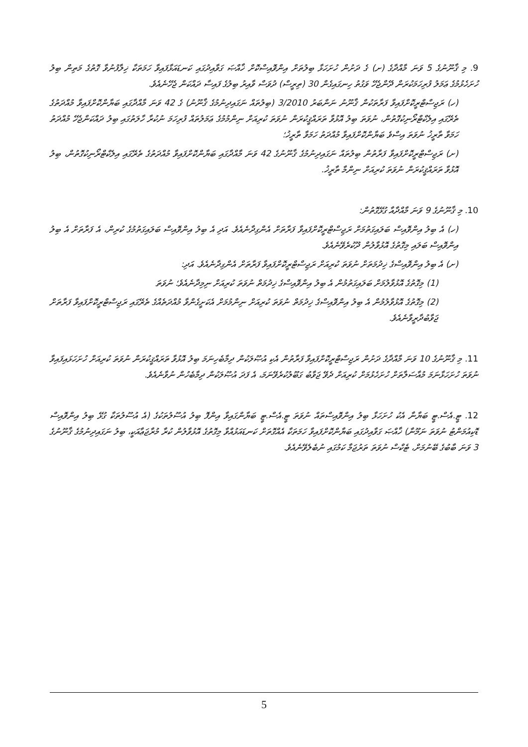9. މި ޤާނޫނުގެ 5 ވަނަ މާއްދާގެ (ށ) ގެ ދަށުން ހުށަހަޅާ ބިލުތަށް އިންވޮއިސްކޮށް ޚާއްޞަ ގަވާއިދުގައި ކަނޑައަޅާފައިވާ ހަމަތަކާ ޚިލާފުނުވާ ގޮތުގެ މަތިން ބިލު ހުށަހެޅުމުގެ ޢަމަލު ފުރިހަމަކުރަން ދޭންޖެހޭ ވަގުތު ހިނގައިގެން 30 (ތިރީސް) ދުވަސް ވާއިރު ބިލުގެ ފައިސާ ދައްކަން ޖެހޭނެއެވެ.
(ހ) ރަޖިސްޓްރީކޮށްފައިވާ ފަރާތަކުން ޤާނޫނު ނަންބަރު 3/2010 (ބިލުތައް ނަގައިދިނުމުގެ ޤާނޫނު) ގެ 42 ވަނަ މާއްދާގައި ބަޔާންކޮށްފައިވާ މުއްދަތުގެ ތެރޭގައި އިލެކްޓްރޯނިކުގޮތުން، ނުވަތަ ބިލު އޮޅުވާ ތަރައްޤީކުރަން ނުވަތަ ކުރިއަށް ނިންމުމުގެ ޢަމަލުތައް ފުރިހަމަ ނުކުރާ ހާލަތުގައި ބިލު ދައްކަންޖެހޭ މުއްދަތު ހަމަވާ ތާރީޚު ނުވަތަ އިސްވެ ބަޔާންކޮށްފައިވާ މުއްދަތު ހަމަވާ ތާރީޚު؛
(ށ) ރަޖިސްޓްރީކޮށްފައިވާ ފަރާތުން ބިލުތައް ނަގައިދިނުމުގެ ޤާނޫނުގެ 42 ވަނަ މާއްދާގައި ބަޔާންކޮށްފައިވާ މުއްދަތުގެ ތެރޭގައި އިލެކްޓްރޯނިކުގޮތުން، ބިލު އޮޅުވާ ތަރައްޤީކުރަން ނުވަތަ ކުރިއަށް ނިންމާ ތާރީޚު.
10. މި ޤާނޫނުގެ 9 ވަނަ މާއްދާއާ ގުޅޭގޮތުން:
(ހ) އެ ބިލު އިންވޮއިސް ބަލައިގަތުމަށް ރަޖިސްޓްރީކޮށްފައިވާ ފަރާތަށް އެންގިދާނެއެވެ. އަދި އެ ބިލު އިންވޮއިސް ބަލައިގަތުމުގެ ކުރިން، އެ ފަރާތަށް އެ ބިލު އިންވޮއިސް ބަލައި މިގޮތުގެ އޮޅުވާލުން ދޫކުރެވޭނެއެވެ.
(ށ) އެ ބިލު އިންވޮއިސްގެ ޚިދުމަތަށް ނުވަތަ ކުރިއަށް ރަޖިސްޓްރީކޮށްފައިވާ ފަރާތަށް އެންގިދާނެއެވެ. އަދި:
(1) މިގޮތުގެ އޮޅުވާލުމަށް ބަލައިގަތުމުން އެ ބިލު އިންވޮއިސްގެ ޚިދުމަތް ނުވަތަ ކުރިއަށް ނިމިދާނެއެވެ؛ ނުވަތަ
(2) މިގޮތުގެ އޮޅުވާލުމުން އެ ބިލު އިންވޮއިސްގެ ޚިދުމަތް ނުވަތަ ކުރިއަށް ނިންމުމަށް އެކަށީގެންވާ މުއްދަތެއްގެ ތެރޭގައި ރަޖިސްޓްރީކޮށްފައިވާ ފަރާތަށް ޖަވާބުދާރީވާނެއެވެ.
11. މި ޤާނޫނުގެ 10 ވަނަ މާއްދާގެ ދަށުން ރަޖިސްޓްރީކޮށްފައިވާ ފަރާތުން އެކި އުޞޫލަކުން ދިމާބެހިނަމަ ބިލު އޮޅުވާ ތަރައްޤީކުރަން ނުވަތަ ކުރިއަށް ހުށަހަޅައިފައިވާ ނުވަތަ ހުށަހަޅާނަމަ މުއާސަލާތަށް ހުށަހެޅުމަށް ކުރިއަށް ދެވޭ ޖަވާބު ގަބޫލުކުރެވޭނަމަ، އެ ފަދަ އުޞޫލަކުން ދިމާބެހުން ނުވާނެއެވެ.
12. ޓީ.އެސް.ޓީ ބަޔާނާ އެކު ހުށަހަޅާ ބިލު އިންވޮއިސްތައް ނުވަތަ ޓީ.އެސް.ޓީ ބަޔާންގައިވާ އިންފޮ ބިލު އުސޫލުތަކުގެ (އެ އުސޫލުތަކާ ގުޅޭ ބިލު އިންވޮއިސް ޑޮކިއުމަންޓު ނުވަތަ ނަމޫނާ) ޚާއްޞަ ގަވާއިދުގައި ބަޔާންކޮށްފައިވާ ހަމަތަކާ އެއްގޮތަށް ކަނޑައަޅުއްވާ މިގޮތުގެ އޮޅުވާލުން ކުރާ މުރާޖަޢާއަކީ، ބިލު ނަގައިދިނުމުގެ ޤާނޫނުގެ 3 ވަނަ ބާބުގެ ބޭނުމަށް، ޓެކްސް ނުވަތަ ތަރުޖަމާ ކަމުގައި ނުބެލެވޭނެއެވެ.
5